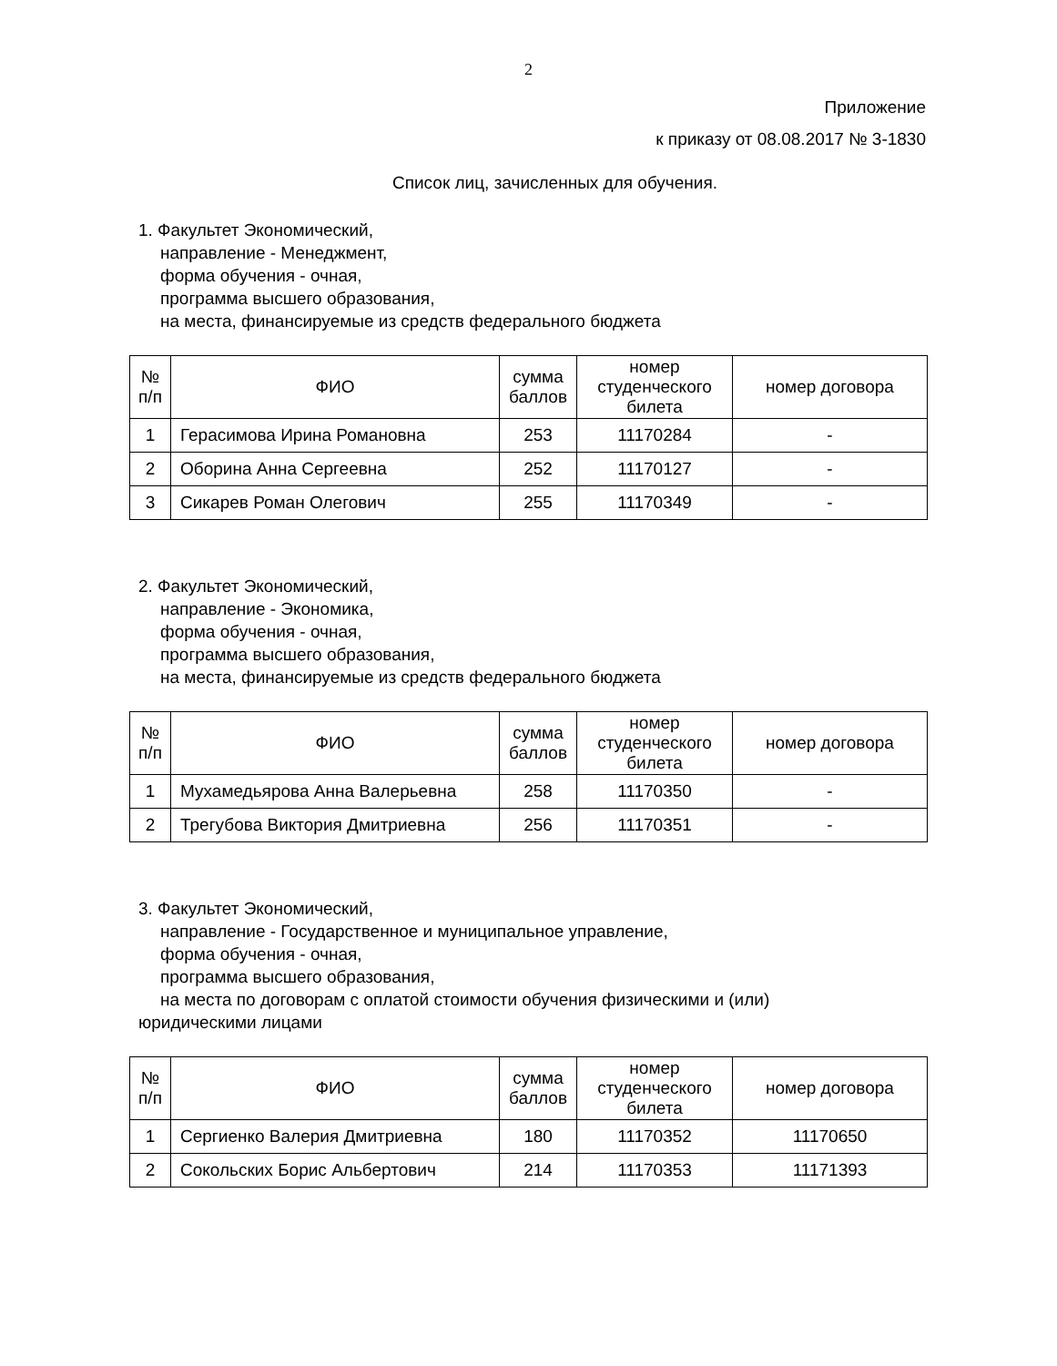2
Приложение
к приказу от 08.08.2017 № 3-1830
Список лиц, зачисленных для обучения.
1. Факультет Экономический,
направление - Менеджмент,
форма обучения - очная,
программа высшего образования,
на места, финансируемые из средств федерального бюджета
| № п/п | ФИО | сумма баллов | номер студенческого билета | номер договора |
| --- | --- | --- | --- | --- |
| 1 | Герасимова Ирина Романовна | 253 | 11170284 | - |
| 2 | Оборина Анна Сергеевна | 252 | 11170127 | - |
| 3 | Сикарев Роман Олегович | 255 | 11170349 | - |
2. Факультет Экономический,
направление - Экономика,
форма обучения - очная,
программа высшего образования,
на места, финансируемые из средств федерального бюджета
| № п/п | ФИО | сумма баллов | номер студенческого билета | номер договора |
| --- | --- | --- | --- | --- |
| 1 | Мухамедьярова Анна Валерьевна | 258 | 11170350 | - |
| 2 | Трегубова Виктория Дмитриевна | 256 | 11170351 | - |
3. Факультет Экономический,
направление - Государственное и муниципальное управление,
форма обучения - очная,
программа высшего образования,
на места по договорам с оплатой стоимости обучения физическими и (или)
юридическими лицами
| № п/п | ФИО | сумма баллов | номер студенческого билета | номер договора |
| --- | --- | --- | --- | --- |
| 1 | Сергиенко Валерия Дмитриевна | 180 | 11170352 | 11170650 |
| 2 | Сокольских Борис Альбертович | 214 | 11170353 | 11171393 |